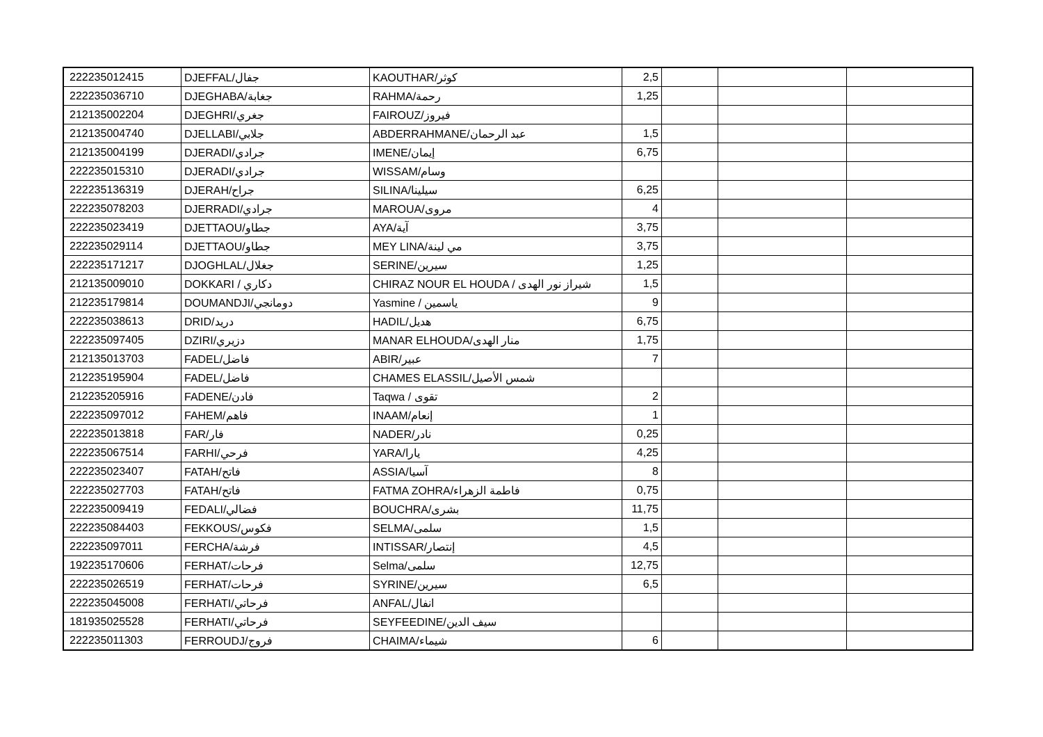| 222235012415 | DJEFFAL/جفال | KAOUTHAR/كوثر | 2,5 | | | |
| 222235036710 | DJEGHABA/جغابة | RAHMA/رحمة | 1,25 | | | |
| 212135002204 | DJEGHRI/جغري | FAIROUZ/فيروز | | | | |
| 212135004740 | DJELLABI/جلابي | ABDERRAHMANE/عبد الرحمان | 1,5 | | | |
| 212135004199 | DJERADI/جرادي | IMENE/إيمان | 6,75 | | | |
| 222235015310 | DJERADI/جرادي | WISSAM/وسام | | | | |
| 222235136319 | DJERAH/جراح | SILINA/سيلينا | 6,25 | | | |
| 222235078203 | DJERRADI/جرادي | MAROUA/مروى | 4 | | | |
| 222235023419 | DJETTAOU/جطاو | AYA/آية | 3,75 | | | |
| 222235029114 | DJETTAOU/جطاو | MEY LINA/مي لينة | 3,75 | | | |
| 222235171217 | DJOGHLAL/جغلال | SERINE/سيرين | 1,25 | | | |
| 212135009010 | DOKKARI / دكاري | CHIRAZ NOUR EL HOUDA / شيراز نور الهدى | 1,5 | | | |
| 212235179814 | DOUMANDJI/دومانجي | Yasmine / ياسمين | 9 | | | |
| 222235038613 | DRID/دريد | HADIL/هديل | 6,75 | | | |
| 222235097405 | DZIRI/دزيري | MANAR ELHOUDA/منار الهدى | 1,75 | | | |
| 212135013703 | FADEL/فاضل | ABIR/عبير | 7 | | | |
| 212235195904 | FADEL/فاضل | CHAMES ELASSIL/شمس الأصيل | | | | |
| 212235205916 | FADENE/فادن | Taqwa / تقوى | 2 | | | |
| 222235097012 | FAHEM/فاهم | INAAM/إنعام | 1 | | | |
| 222235013818 | FAR/فار | NADER/نادر | 0,25 | | | |
| 222235067514 | FARHI/فرحي | YARA/يارا | 4,25 | | | |
| 222235023407 | FATAH/فاتح | ASSIA/آسيا | 8 | | | |
| 222235027703 | FATAH/فاتح | FATMA ZOHRA/فاطمة الزهراء | 0,75 | | | |
| 222235009419 | FEDALI/فضالي | BOUCHRA/بشرى | 11,75 | | | |
| 222235084403 | FEKKOUS/فكوس | SELMA/سلمى | 1,5 | | | |
| 222235097011 | FERCHA/فرشة | INTISSAR/إنتصار | 4,5 | | | |
| 192235170606 | FERHAT/فرحات | Selma/سلمى | 12,75 | | | |
| 222235026519 | FERHAT/فرحات | SYRINE/سيرين | 6,5 | | | |
| 222235045008 | FERHATI/فرحاتي | ANFAL/انفال | | | | |
| 181935025528 | FERHATI/فرحاتي | SEYFEEDINE/سيف الدين | | | | |
| 222235011303 | FERROUDJ/فروج | CHAIMA/شيماء | 6 | | | |